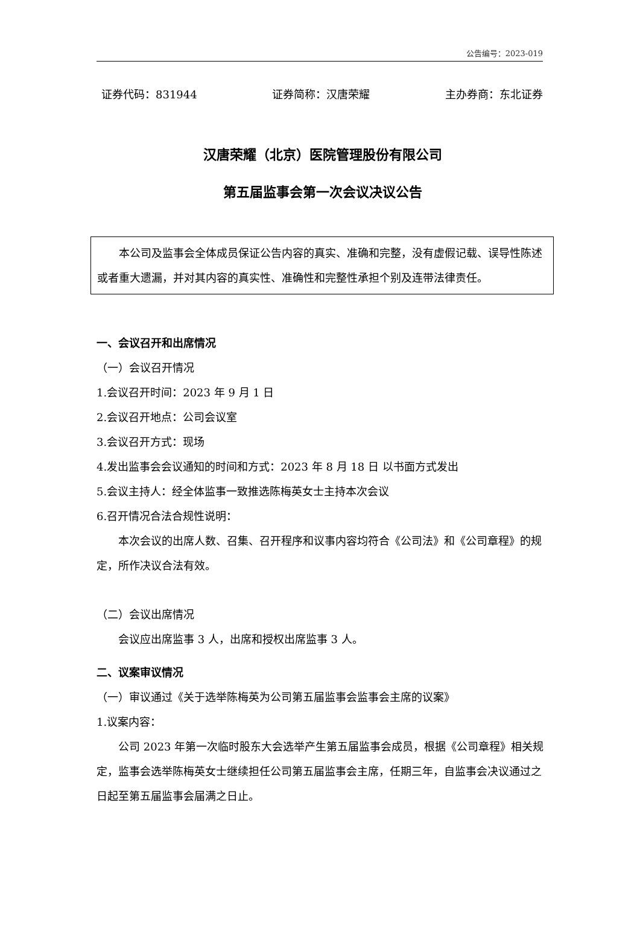公告编号：2023-019
证券代码：831944 证券简称：汉唐荣耀 主办券商：东北证券
汉唐荣耀（北京）医院管理股份有限公司
第五届监事会第一次会议决议公告
本公司及监事会全体成员保证公告内容的真实、准确和完整，没有虚假记载、误导性陈述或者重大遗漏，并对其内容的真实性、准确性和完整性承担个别及连带法律责任。
一、会议召开和出席情况
（一）会议召开情况
1.会议召开时间：2023 年 9 月 1 日
2.会议召开地点：公司会议室
3.会议召开方式：现场
4.发出监事会会议通知的时间和方式：2023 年 8 月 18 日 以书面方式发出
5.会议主持人：经全体监事一致推选陈梅英女士主持本次会议
6.召开情况合法合规性说明：
本次会议的出席人数、召集、召开程序和议事内容均符合《公司法》和《公司章程》的规定，所作决议合法有效。
（二）会议出席情况
会议应出席监事 3 人，出席和授权出席监事 3 人。
二、议案审议情况
（一）审议通过《关于选举陈梅英为公司第五届监事会监事会主席的议案》
1.议案内容：
公司 2023 年第一次临时股东大会选举产生第五届监事会成员，根据《公司章程》相关规定，监事会选举陈梅英女士继续担任公司第五届监事会主席，任期三年，自监事会决议通过之日起至第五届监事会届满之日止。